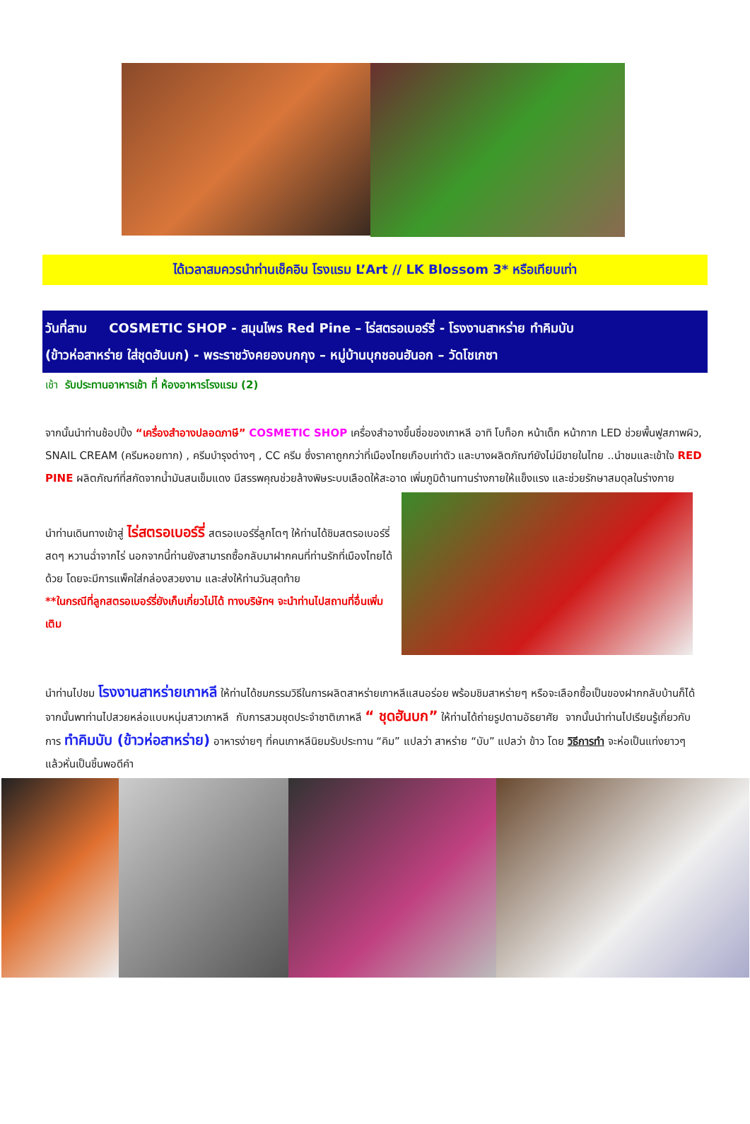ได้เวลาสมควรนำท่านเช็คอิน โรงแรม L’Art // LK Blossom 3* หรือเทียบเท่า
วันที่สาม COSMETIC SHOP - สมุนไพร Red Pine – ไร่สตรอเบอร์รี่ - โรงงานสาหร่าย ทำคิมบับ
(ข้าวห่อสาหร่าย ใส่ชุดฮันบก) - พระราชวังคยองบกกุง – หมู่บ้านบุกชอนฮันอก – วัดโชเกซา
เช้า รับประทานอาหารเช้า ที่ ห้องอาหารโรงแรม (2)
จากนั้นนำท่านช้อปปิ้ง “เครื่องสำอางปลอดภาษี” COSMETIC SHOP เครื่องสำอางขึ้นชื่อของเกาหลี อาทิ โบท็อก หน้าเด็ก หน้ากาก LED ช่วยพื้นฟูสภาพผิว, SNAIL CREAM (ครีมหอยทาก) , ครีมบำรุงต่างๆ , CC ครีม ซึ่งราคาถูกกว่าที่เมืองไทยเกือบเท่าตัว และบางผลิตภัณฑ์ยังไม่มีขายในไทย ..นำชมและเข้าใจ RED PINE ผลิตภัณฑ์ที่สกัดจากน้ำมันสนเข็มแดง มีสรรพคุณช่วยล้างพิษระบบเลือดให้สะอาด เพิ่มภูมิต้านทานร่างกายให้แข็งแรง และช่วยรักษาสมดุลในร่างกาย
นำท่านเดินทางเข้าสู่ ไร่สตรอเบอร์รี่ สตรอเบอร์รี่ลูกโตๆ ให้ท่านได้ชิมสตรอเบอร์รี่สดๆ หวานฉ่ำจากไร่ นอกจากนี้ท่านยังสามารถซื้อกลับมาฝากคนที่ท่านรักที่เมืองไทยได้ด้วย โดยจะมีการแพ็คใส่กล่องสวยงาม และส่งให้ท่านวันสุดท้าย
**ในกรณีที่ลูกสตรอเบอร์รี่ยังเก็บเกี่ยวไม่ได้ ทางบริษัทฯ จะนำท่านไปสถานที่อื่นเพิ่มเติม
นำท่านไปชม โรงงานสาหร่ายเกาหลี ให้ท่านได้ชมกรรมวิธีในการผลิตสาหร่ายเกาหลีแสนอร่อย พร้อมชิมสาหร่ายๆ หรือจะเลือกซื้อเป็นของฝากกลับบ้านก็ได้ จากนั้นพาท่านไปสวยหล่อแบบหนุ่มสาวเกาหลี กับการสวมชุดประจำชาติเกาหลี “ ชุดฮันบก” ให้ท่านได้ถ่ายรูปตามอัธยาศัย จากนั้นนำท่านไปเรียนรู้เกี่ยวกับการ ทำคิมบับ (ข้าวห่อสาหร่าย) อาหารง่ายๆ ที่คนเกาหลีนิยมรับประทาน “คิม” แปลว่า สาหร่าย “บับ” แปลว่า ข้าว โดย วิธีการทำ จะห่อเป็นแท่งยาวๆ แล้วหั่นเป็นชิ้นพอดีคำ